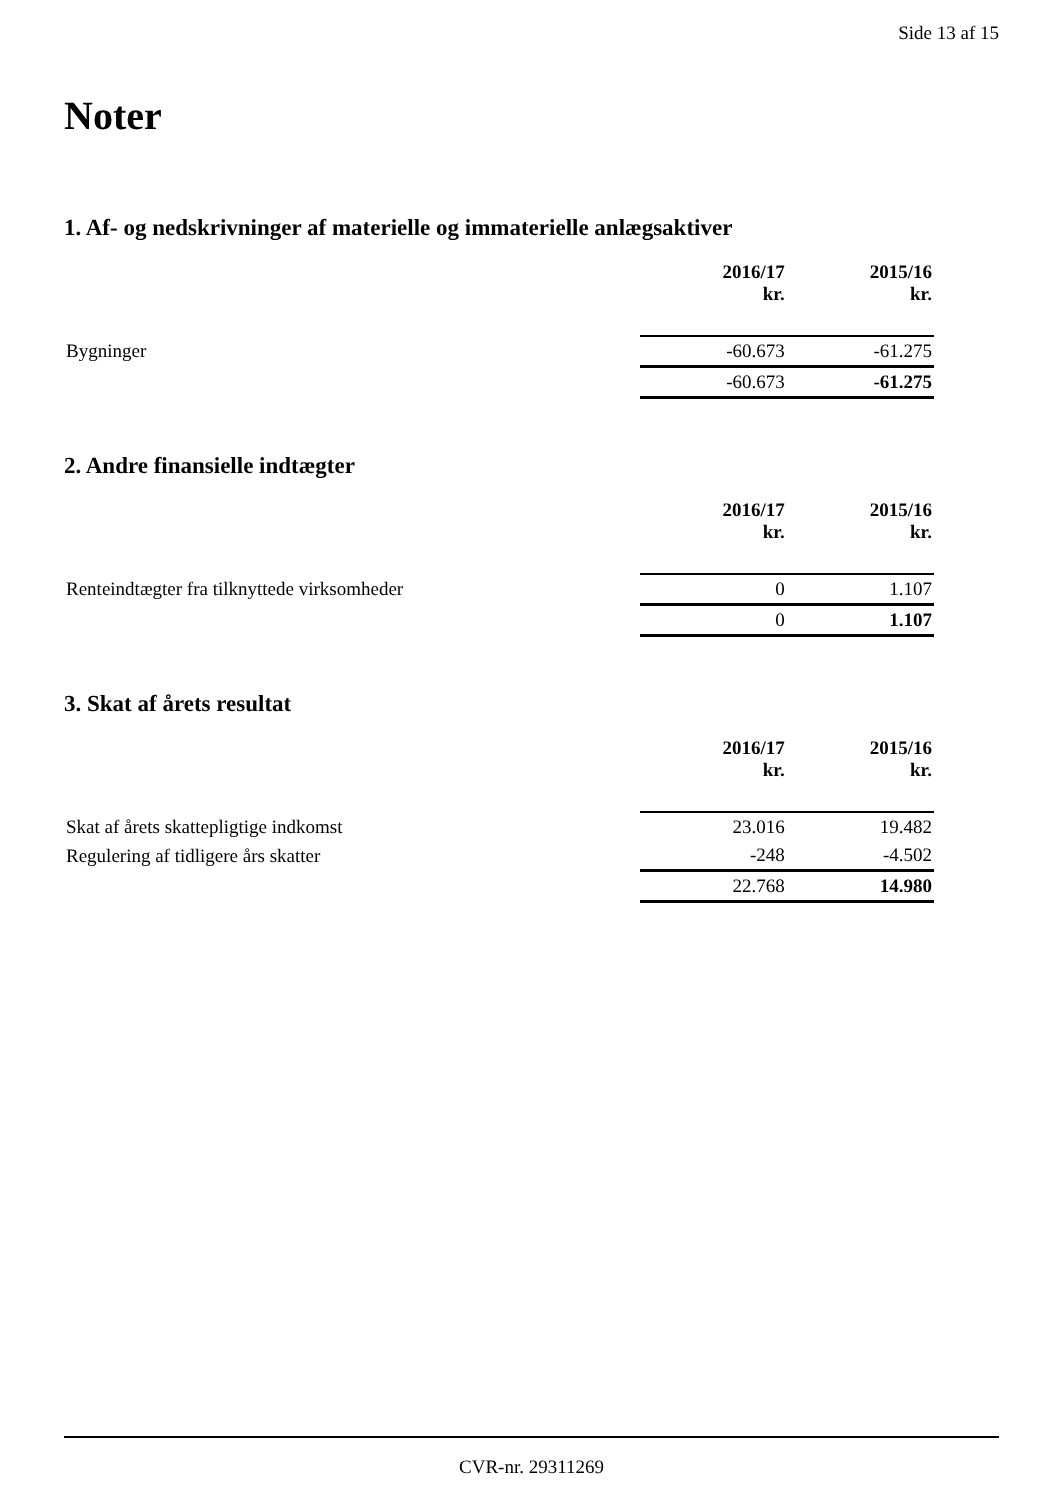Side 13 af 15
Noter
1. Af- og nedskrivninger af materielle og immaterielle anlægsaktiver
| | 2016/17 kr. | 2015/16 kr. |
| --- | --- | --- |
| Bygninger | -60.673 | -61.275 |
| | -60.673 | -61.275 |
2. Andre finansielle indtægter
| | 2016/17 kr. | 2015/16 kr. |
| --- | --- | --- |
| Renteindtægter fra tilknyttede virksomheder | 0 | 1.107 |
| | 0 | 1.107 |
3. Skat af årets resultat
| | 2016/17 kr. | 2015/16 kr. |
| --- | --- | --- |
| Skat af årets skattepligtige indkomst | 23.016 | 19.482 |
| Regulering af tidligere års skatter | -248 | -4.502 |
| | 22.768 | 14.980 |
CVR-nr. 29311269